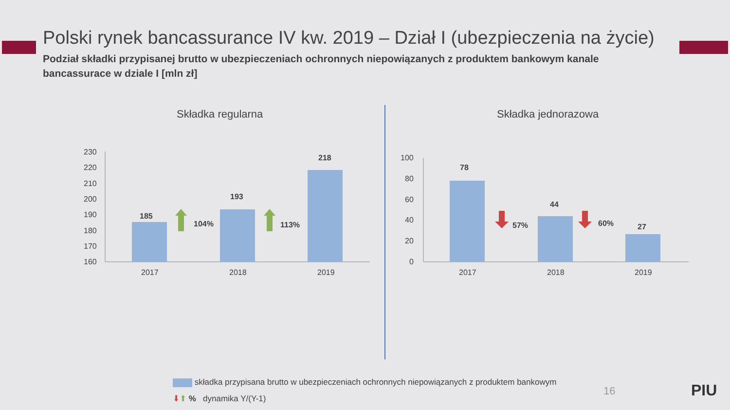Polski rynek bancassurance IV kw. 2019 – Dział I (ubezpieczenia na życie)
Podział składki przypisanej brutto w ubezpieczeniach ochronnych niepowiązanych z produktem bankowym kanale bancassurace w dziale I [mln zł]
Składka regularna Składka jednorazowa
230
220
210
200
190
180
170
160
185
193
218
104%
113%
2017
2018
2019
100
80
60
40
20
0
78
44
27
57%
60%
2017
2018
2019
składka przypisana brutto w ubezpieczeniach ochronnych niepowiązanych z produktem bankowym
⬇⬆ % dynamika Y/(Y-1)
16 PIU